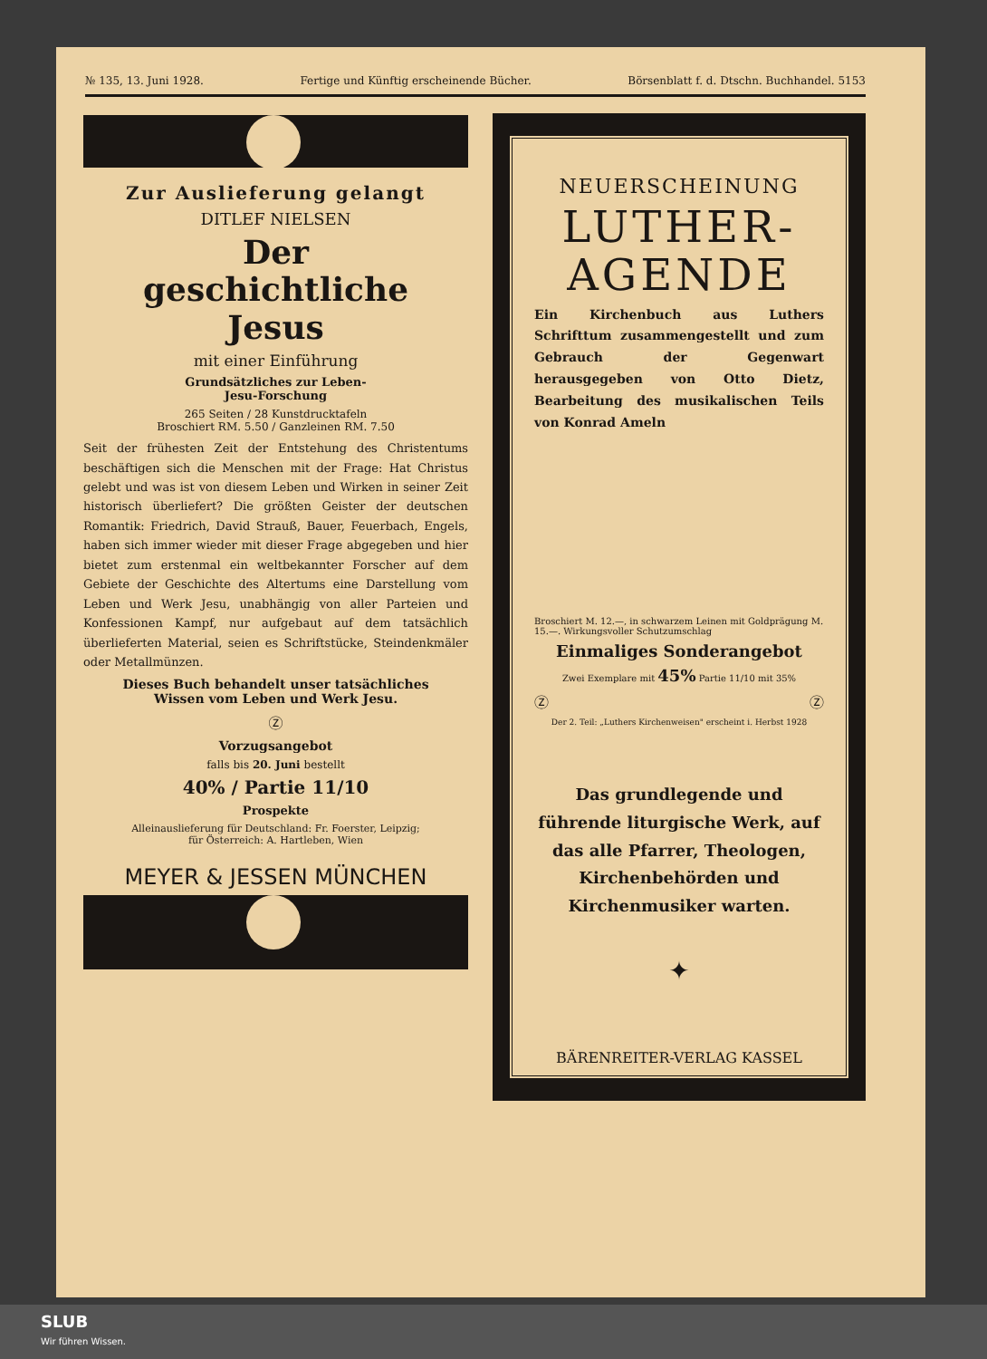№ 135, 13. Juni 1928. Fertige und Künftig erscheinende Bücher. Börsenblatt f. d. Dtschn. Buchhandel. 5153
Zur Auslieferung gelangt
DITLEF NIELSEN
Der
geschichtliche
Jesus
mit einer Einführung
Grundsätzliches zur Leben-
Jesu-Forschung
265 Seiten / 28 Kunstdrucktafeln
Broschiert RM. 5.50 / Ganzleinen RM. 7.50
Seit der frühesten Zeit der Entstehung des Christentums beschäftigen sich die Menschen mit der Frage: Hat Christus gelebt und was ist von diesem Leben und Wirken in seiner Zeit historisch überliefert? Die größten Geister der deutschen Romantik: Friedrich, David Strauß, Bauer, Feuerbach, Engels, haben sich immer wieder mit dieser Frage abgegeben und hier bietet zum erstenmal ein weltbekannter Forscher auf dem Gebiete der Geschichte des Altertums eine Darstellung vom Leben und Werk Jesu, unabhängig von aller Parteien und Konfessionen Kampf, nur aufgebaut auf dem tatsächlich überlieferten Material, seien es Schriftstücke, Steindenkmäler oder Metallmünzen.
Dieses Buch behandelt unser tatsächliches
Wissen vom Leben und Werk Jesu.
Ⓩ
Vorzugsangebot
falls bis 20. Juni bestellt
40% / Partie 11/10
Prospekte
Alleinauslieferung für Deutschland: Fr. Foerster, Leipzig;
für Österreich: A. Hartleben, Wien
MEYER & JESSEN MÜNCHEN
NEUERSCHEINUNG
LUTHER-
AGENDE
Ein Kirchenbuch aus Luthers Schrifttum zusammengestellt und zum Gebrauch der Gegenwart herausgegeben von Otto Dietz, Bearbeitung des musikalischen Teils von Konrad Ameln
Broschiert M. 12.—, in schwarzem Leinen mit Goldprägung M. 15.—. Wirkungsvoller Schutzumschlag
Einmaliges Sonderangebot
Zwei Exemplare mit 45% Partie 11/10 mit 35%
Ⓩ Ⓩ
Der 2. Teil: „Luthers Kirchenweisen" erscheint i. Herbst 1928
Das grundlegende und führende liturgische Werk, auf das alle Pfarrer, Theologen, Kirchenbehörden und Kirchenmusiker warten.
✦
BÄRENREITER-VERLAG KASSEL
SLUB
Wir führen Wissen.